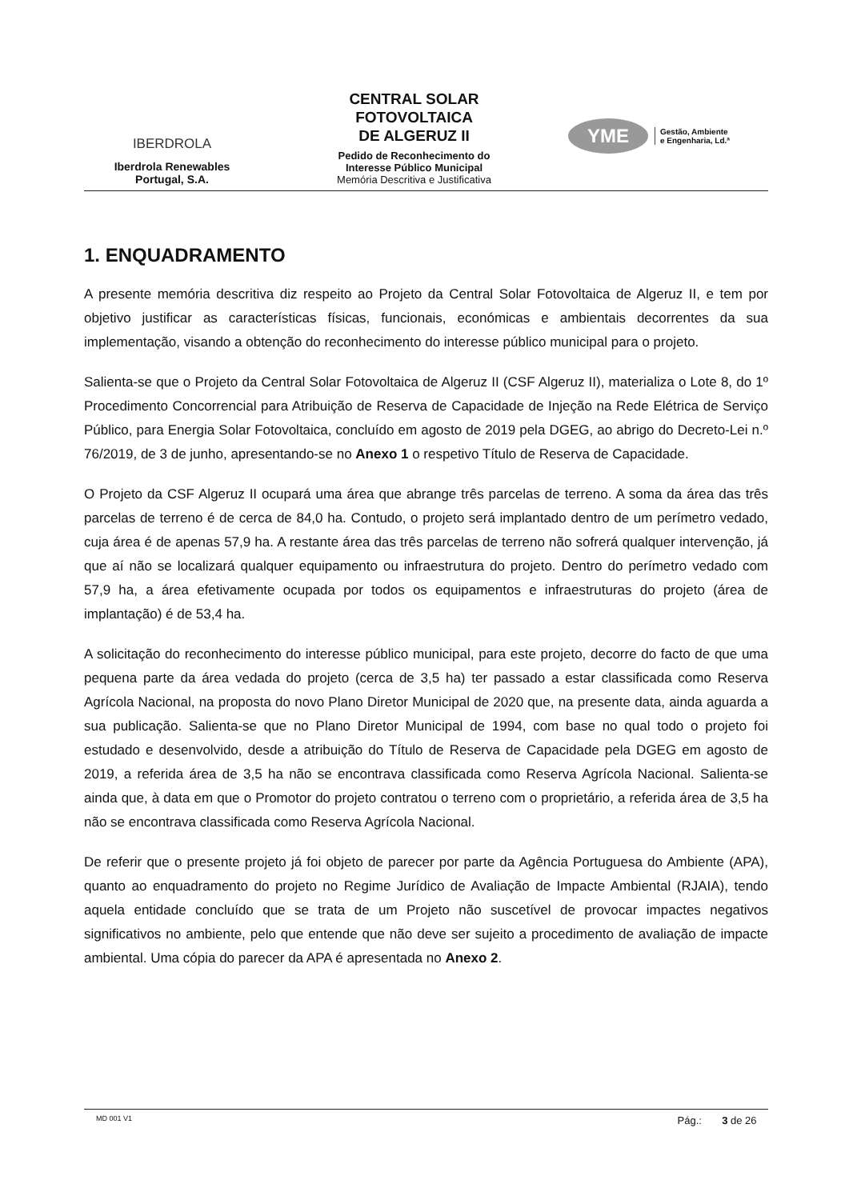IBERDROLA
Iberdrola Renewables
Portugal, S.A.
CENTRAL SOLAR
FOTOVOLTAICA
DE ALGERUZ II
Pedido de Reconhecimento do
Interesse Público Municipal
Memória Descritiva e Justificativa
YME
Gestão, Ambiente
e Engenharia, Ld.ª
1. ENQUADRAMENTO
A presente memória descritiva diz respeito ao Projeto da Central Solar Fotovoltaica de Algeruz II, e tem por objetivo justificar as características físicas, funcionais, económicas e ambientais decorrentes da sua implementação, visando a obtenção do reconhecimento do interesse público municipal para o projeto.
Salienta-se que o Projeto da Central Solar Fotovoltaica de Algeruz II (CSF Algeruz II), materializa o Lote 8, do 1º Procedimento Concorrencial para Atribuição de Reserva de Capacidade de Injeção na Rede Elétrica de Serviço Público, para Energia Solar Fotovoltaica, concluído em agosto de 2019 pela DGEG, ao abrigo do Decreto-Lei n.º 76/2019, de 3 de junho, apresentando-se no Anexo 1 o respetivo Título de Reserva de Capacidade.
O Projeto da CSF Algeruz II ocupará uma área que abrange três parcelas de terreno. A soma da área das três parcelas de terreno é de cerca de 84,0 ha. Contudo, o projeto será implantado dentro de um perímetro vedado, cuja área é de apenas 57,9 ha. A restante área das três parcelas de terreno não sofrerá qualquer intervenção, já que aí não se localizará qualquer equipamento ou infraestrutura do projeto. Dentro do perímetro vedado com 57,9 ha, a área efetivamente ocupada por todos os equipamentos e infraestruturas do projeto (área de implantação) é de 53,4 ha.
A solicitação do reconhecimento do interesse público municipal, para este projeto, decorre do facto de que uma pequena parte da área vedada do projeto (cerca de 3,5 ha) ter passado a estar classificada como Reserva Agrícola Nacional, na proposta do novo Plano Diretor Municipal de 2020 que, na presente data, ainda aguarda a sua publicação. Salienta-se que no Plano Diretor Municipal de 1994, com base no qual todo o projeto foi estudado e desenvolvido, desde a atribuição do Título de Reserva de Capacidade pela DGEG em agosto de 2019, a referida área de 3,5 ha não se encontrava classificada como Reserva Agrícola Nacional. Salienta-se ainda que, à data em que o Promotor do projeto contratou o terreno com o proprietário, a referida área de 3,5 ha não se encontrava classificada como Reserva Agrícola Nacional.
De referir que o presente projeto já foi objeto de parecer por parte da Agência Portuguesa do Ambiente (APA), quanto ao enquadramento do projeto no Regime Jurídico de Avaliação de Impacte Ambiental (RJAIA), tendo aquela entidade concluído que se trata de um Projeto não suscetível de provocar impactes negativos significativos no ambiente, pelo que entende que não deve ser sujeito a procedimento de avaliação de impacte ambiental. Uma cópia do parecer da APA é apresentada no Anexo 2.
MD 001 V1 Pág.: 3 de 26